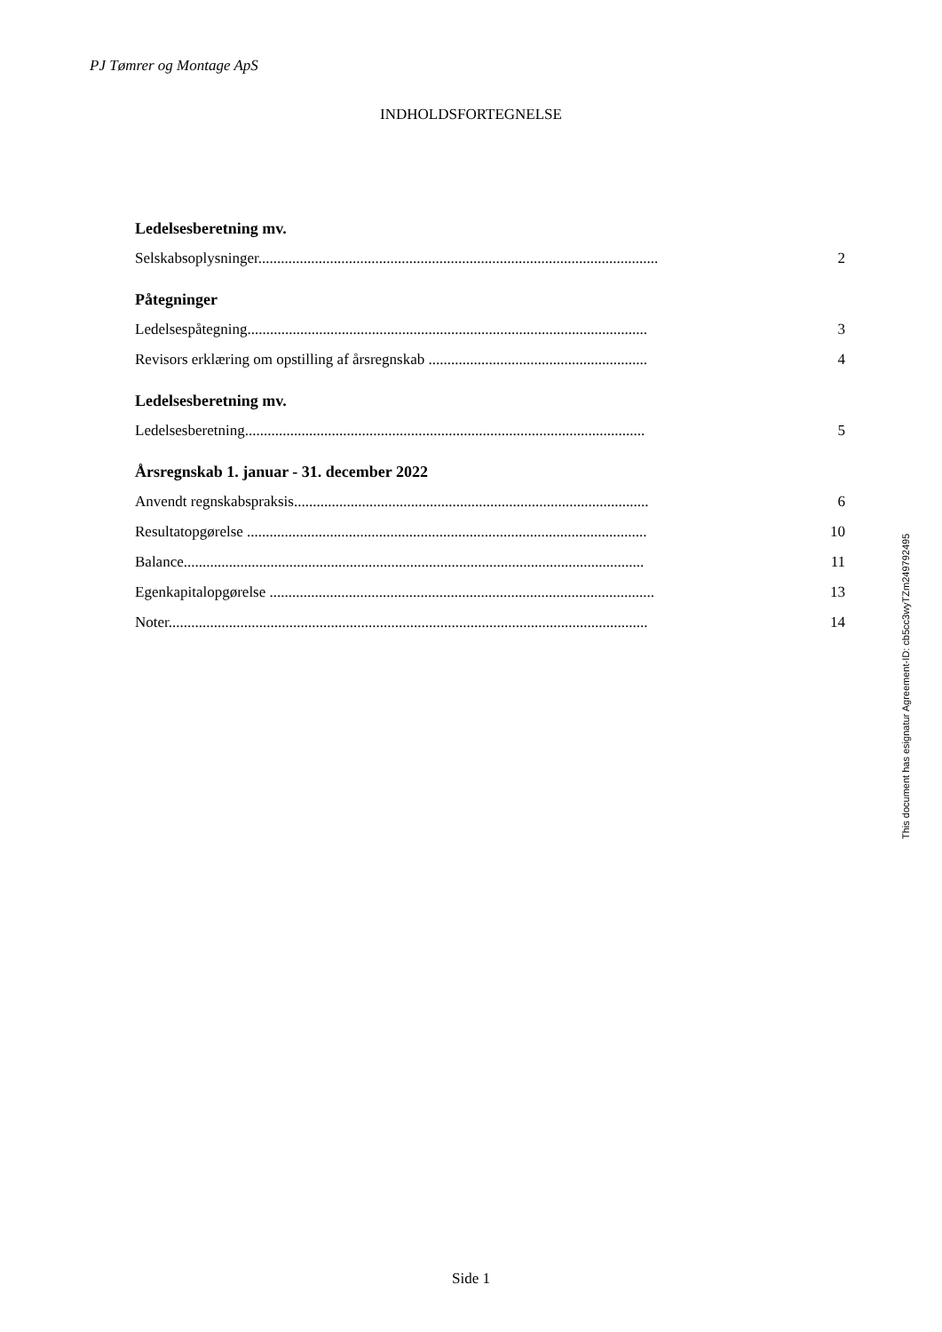PJ Tømrer og Montage ApS
INDHOLDSFORTEGNELSE
Ledelsesberetning mv.
Selskabsoplysninger.......................................................................................................... 2
Påtegninger
Ledelsespåtegning.......................................................................................................... 3
Revisors erklæring om opstilling af årsregnskab .......................................................... 4
Ledelsesberetning mv.
Ledelsesberetning.......................................................................................................... 5
Årsregnskab 1. januar - 31. december 2022
Anvendt regnskabspraksis.............................................................................................. 6
Resultatopgørelse .......................................................................................................... 10
Balance.......................................................................................................................... 11
Egenkapitalopgørelse ...................................................................................................... 13
Noter............................................................................................................................... 14
This document has esignatur Agreement-ID: cb5cc3wyTZm249792495
Side 1